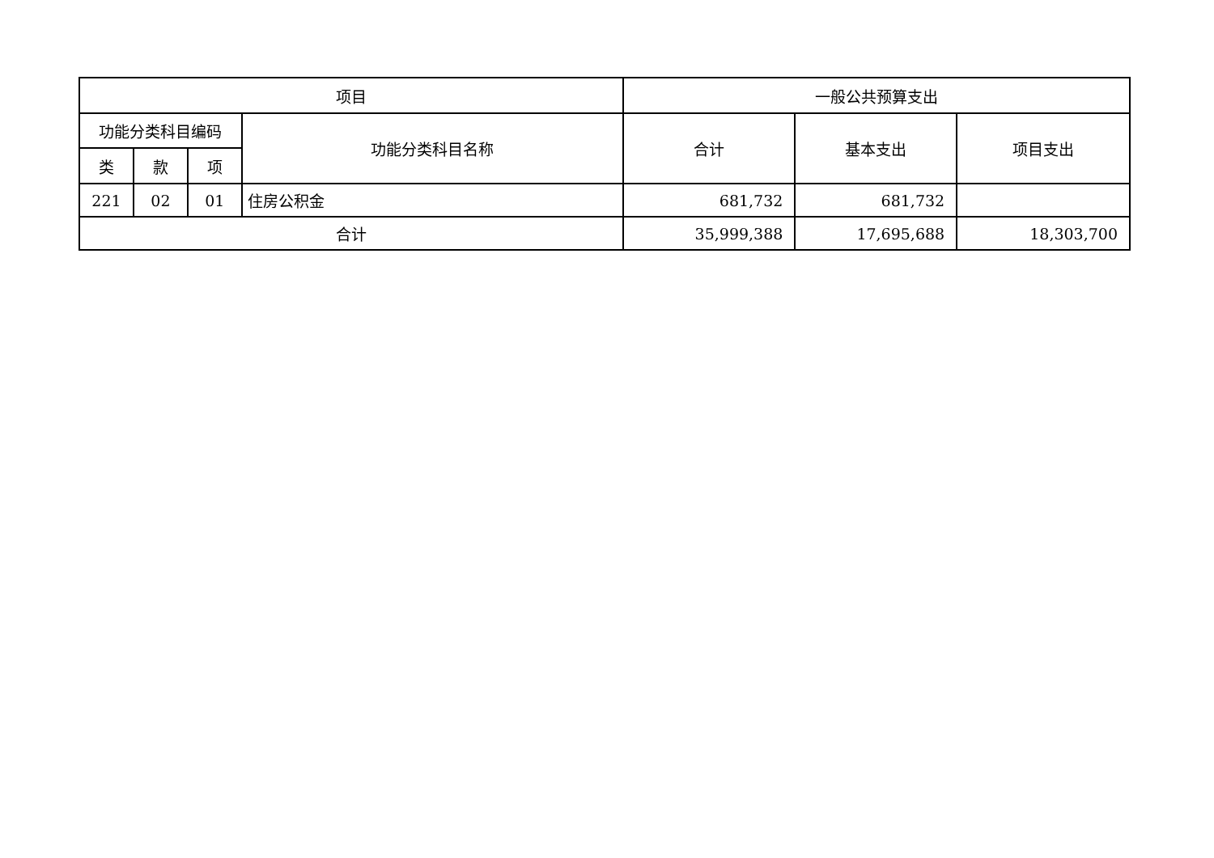| 项目 | | | | 一般公共预算支出 | | |
| --- | --- | --- | --- | --- | --- | --- |
| 功能分类科目编码 | | | 功能分类科目名称 | 合计 | 基本支出 | 项目支出 |
| 类 | 款 | 项 | | | | |
| 221 | 02 | 01 | 住房公积金 | 681,732 | 681,732 | |
| 合计 | | | | 35,999,388 | 17,695,688 | 18,303,700 |